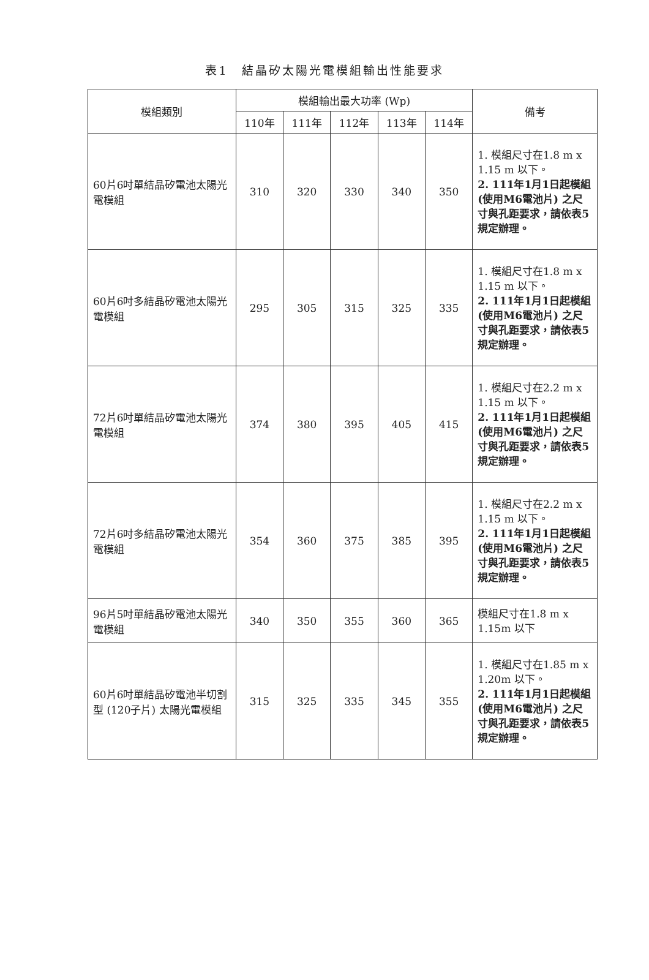表1　結晶矽太陽光電模組輸出性能要求
| 模組類別 | 模組輸出最大功率 (Wp) | | | | | 備考 |
| --- | --- | --- | --- | --- | --- | --- |
| | 110年 | 111年 | 112年 | 113年 | 114年 | |
| 60片6吋單結晶矽電池太陽光電模組 | 310 | 320 | 330 | 340 | 350 | 1. 模組尺寸在1.8 m x 1.15 m 以下。 2. 111年1月1日起模組(使用M6電池片) 之尺寸與孔距要求，請依表5規定辦理。 |
| 60片6吋多結晶矽電池太陽光電模組 | 295 | 305 | 315 | 325 | 335 | 1. 模組尺寸在1.8 m x 1.15 m 以下。 2. 111年1月1日起模組(使用M6電池片) 之尺寸與孔距要求，請依表5規定辦理。 |
| 72片6吋單結晶矽電池太陽光電模組 | 374 | 380 | 395 | 405 | 415 | 1. 模組尺寸在2.2 m x 1.15 m 以下。 2. 111年1月1日起模組(使用M6電池片) 之尺寸與孔距要求，請依表5規定辦理。 |
| 72片6吋多結晶矽電池太陽光電模組 | 354 | 360 | 375 | 385 | 395 | 1. 模組尺寸在2.2 m x 1.15 m 以下。 2. 111年1月1日起模組(使用M6電池片) 之尺寸與孔距要求，請依表5規定辦理。 |
| 96片5吋單結晶矽電池太陽光電模組 | 340 | 350 | 355 | 360 | 365 | 模組尺寸在1.8 m x 1.15m 以下 |
| 60片6吋單結晶矽電池半切割型 (120子片) 太陽光電模組 | 315 | 325 | 335 | 345 | 355 | 1. 模組尺寸在1.85 m x 1.20m 以下。 2. 111年1月1日起模組(使用M6電池片) 之尺寸與孔距要求，請依表5規定辦理。 |